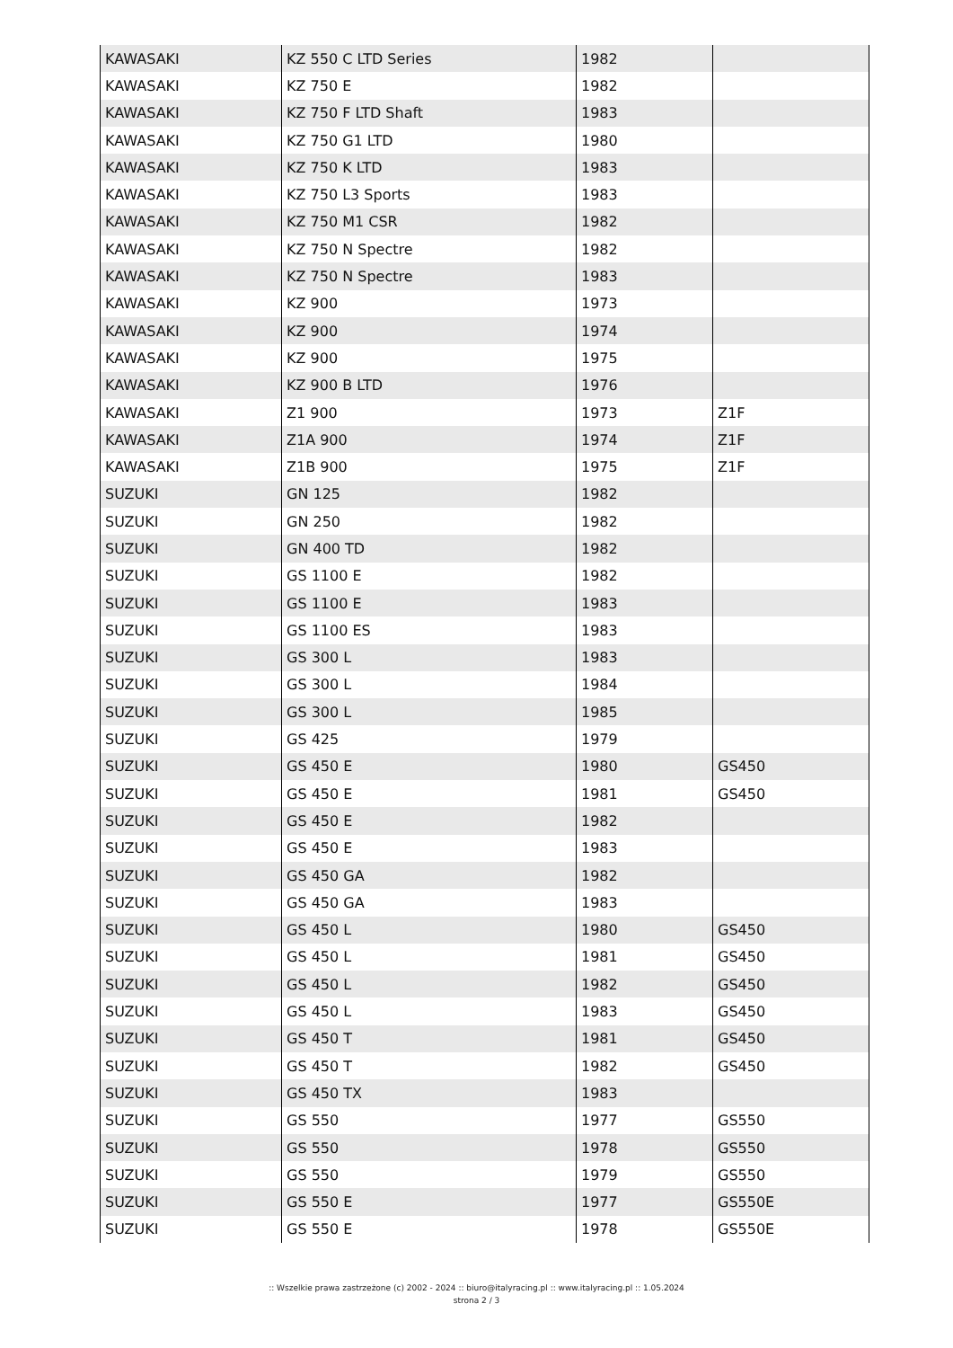| KAWASAKI | KZ 550 C LTD Series | 1982 | |
| KAWASAKI | KZ 750 E | 1982 | |
| KAWASAKI | KZ 750 F LTD Shaft | 1983 | |
| KAWASAKI | KZ 750 G1 LTD | 1980 | |
| KAWASAKI | KZ 750 K LTD | 1983 | |
| KAWASAKI | KZ 750 L3 Sports | 1983 | |
| KAWASAKI | KZ 750 M1 CSR | 1982 | |
| KAWASAKI | KZ 750 N Spectre | 1982 | |
| KAWASAKI | KZ 750 N Spectre | 1983 | |
| KAWASAKI | KZ 900 | 1973 | |
| KAWASAKI | KZ 900 | 1974 | |
| KAWASAKI | KZ 900 | 1975 | |
| KAWASAKI | KZ 900 B LTD | 1976 | |
| KAWASAKI | Z1 900 | 1973 | Z1F |
| KAWASAKI | Z1A 900 | 1974 | Z1F |
| KAWASAKI | Z1B 900 | 1975 | Z1F |
| SUZUKI | GN 125 | 1982 | |
| SUZUKI | GN 250 | 1982 | |
| SUZUKI | GN 400 TD | 1982 | |
| SUZUKI | GS 1100 E | 1982 | |
| SUZUKI | GS 1100 E | 1983 | |
| SUZUKI | GS 1100 ES | 1983 | |
| SUZUKI | GS 300 L | 1983 | |
| SUZUKI | GS 300 L | 1984 | |
| SUZUKI | GS 300 L | 1985 | |
| SUZUKI | GS 425 | 1979 | |
| SUZUKI | GS 450 E | 1980 | GS450 |
| SUZUKI | GS 450 E | 1981 | GS450 |
| SUZUKI | GS 450 E | 1982 | |
| SUZUKI | GS 450 E | 1983 | |
| SUZUKI | GS 450 GA | 1982 | |
| SUZUKI | GS 450 GA | 1983 | |
| SUZUKI | GS 450 L | 1980 | GS450 |
| SUZUKI | GS 450 L | 1981 | GS450 |
| SUZUKI | GS 450 L | 1982 | GS450 |
| SUZUKI | GS 450 L | 1983 | GS450 |
| SUZUKI | GS 450 T | 1981 | GS450 |
| SUZUKI | GS 450 T | 1982 | GS450 |
| SUZUKI | GS 450 TX | 1983 | |
| SUZUKI | GS 550 | 1977 | GS550 |
| SUZUKI | GS 550 | 1978 | GS550 |
| SUZUKI | GS 550 | 1979 | GS550 |
| SUZUKI | GS 550 E | 1977 | GS550E |
| SUZUKI | GS 550 E | 1978 | GS550E |
:: Wszelkie prawa zastrzeżone (c) 2002 - 2024 :: biuro@italyracing.pl :: www.italyracing.pl :: 1.05.2024
strona 2 / 3